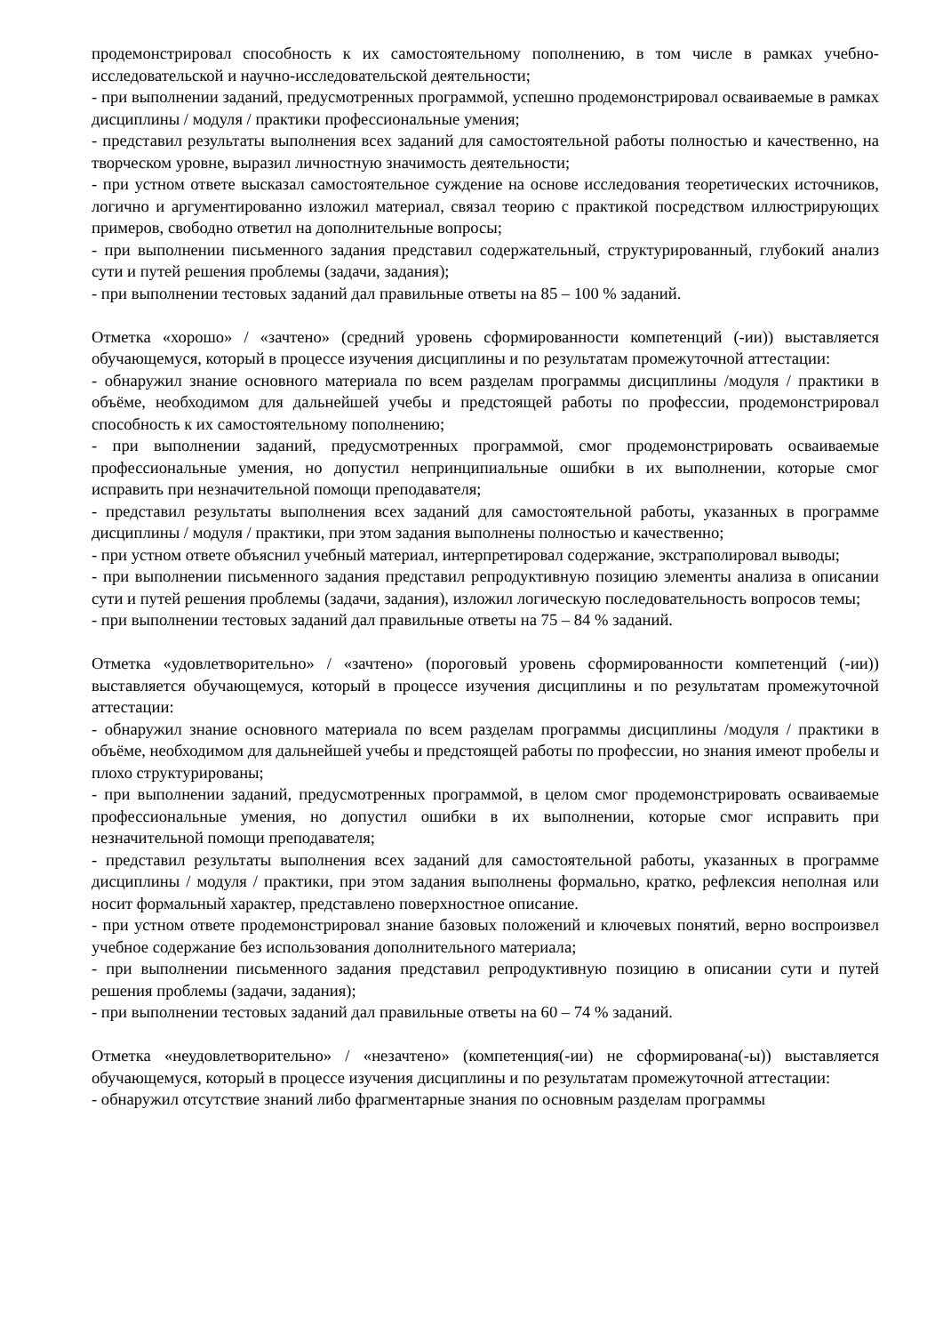продемонстрировал способность к их самостоятельному пополнению, в том числе в рамках учебно-исследовательской и научно-исследовательской деятельности;
- при выполнении заданий, предусмотренных программой, успешно продемонстрировал осваиваемые в рамках дисциплины / модуля / практики профессиональные умения;
- представил результаты выполнения всех заданий для самостоятельной работы полностью и качественно, на творческом уровне, выразил личностную значимость деятельности;
- при устном ответе высказал самостоятельное суждение на основе исследования теоретических источников, логично и аргументированно изложил материал, связал теорию с практикой посредством иллюстрирующих примеров, свободно ответил на дополнительные вопросы;
- при выполнении письменного задания представил содержательный, структурированный, глубокий анализ сути и путей решения проблемы (задачи, задания);
- при выполнении тестовых заданий дал правильные ответы на 85 – 100 % заданий.
Отметка «хорошо» / «зачтено» (средний уровень сформированности компетенций (-ии)) выставляется обучающемуся, который в процессе изучения дисциплины и по результатам промежуточной аттестации:
- обнаружил знание основного материала по всем разделам программы дисциплины /модуля / практики в объёме, необходимом для дальнейшей учебы и предстоящей работы по профессии, продемонстрировал способность к их самостоятельному пополнению;
- при выполнении заданий, предусмотренных программой, смог продемонстрировать осваиваемые профессиональные умения, но допустил непринципиальные ошибки в их выполнении, которые смог исправить при незначительной помощи преподавателя;
- представил результаты выполнения всех заданий для самостоятельной работы, указанных в программе дисциплины / модуля / практики, при этом задания выполнены полностью и качественно;
- при устном ответе объяснил учебный материал, интерпретировал содержание, экстраполировал выводы;
- при выполнении письменного задания представил репродуктивную позицию элементы анализа в описании сути и путей решения проблемы (задачи, задания), изложил логическую последовательность вопросов темы;
- при выполнении тестовых заданий дал правильные ответы на 75 – 84 % заданий.
Отметка «удовлетворительно» / «зачтено» (пороговый уровень сформированности компетенций (-ии)) выставляется обучающемуся, который в процессе изучения дисциплины и по результатам промежуточной аттестации:
- обнаружил знание основного материала по всем разделам программы дисциплины /модуля / практики в объёме, необходимом для дальнейшей учебы и предстоящей работы по профессии, но знания имеют пробелы и плохо структурированы;
- при выполнении заданий, предусмотренных программой, в целом смог продемонстрировать осваиваемые профессиональные умения, но допустил ошибки в их выполнении, которые смог исправить при незначительной помощи преподавателя;
- представил результаты выполнения всех заданий для самостоятельной работы, указанных в программе дисциплины / модуля / практики, при этом задания выполнены формально, кратко, рефлексия неполная или носит формальный характер, представлено поверхностное описание.
- при устном ответе продемонстрировал знание базовых положений и ключевых понятий, верно воспроизвел учебное содержание без использования дополнительного материала;
- при выполнении письменного задания представил репродуктивную позицию в описании сути и путей решения проблемы (задачи, задания);
- при выполнении тестовых заданий дал правильные ответы на 60 – 74 % заданий.
Отметка «неудовлетворительно» / «незачтено» (компетенция(-ии) не сформирована(-ы)) выставляется обучающемуся, который в процессе изучения дисциплины и по результатам промежуточной аттестации:
- обнаружил отсутствие знаний либо фрагментарные знания по основным разделам программы